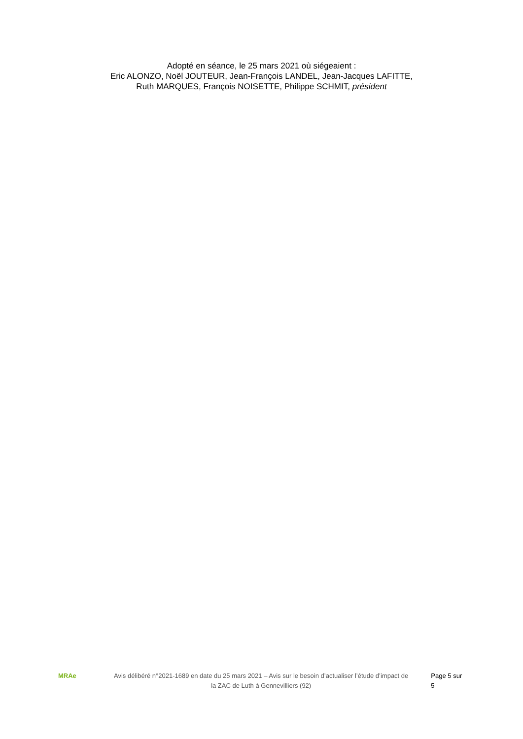Adopté en séance, le 25 mars 2021 où siégeaient :
Eric ALONZO, Noël JOUTEUR, Jean-François LANDEL, Jean-Jacques LAFITTE,
Ruth MARQUES, François NOISETTE, Philippe SCHMIT, président
MRAe
Avis délibéré n°2021-1689 en date du 25 mars 2021 – Avis sur le besoin d’actualiser l’étude d’impact de la ZAC de Luth à Gennevilliers (92)
Page 5 sur 5